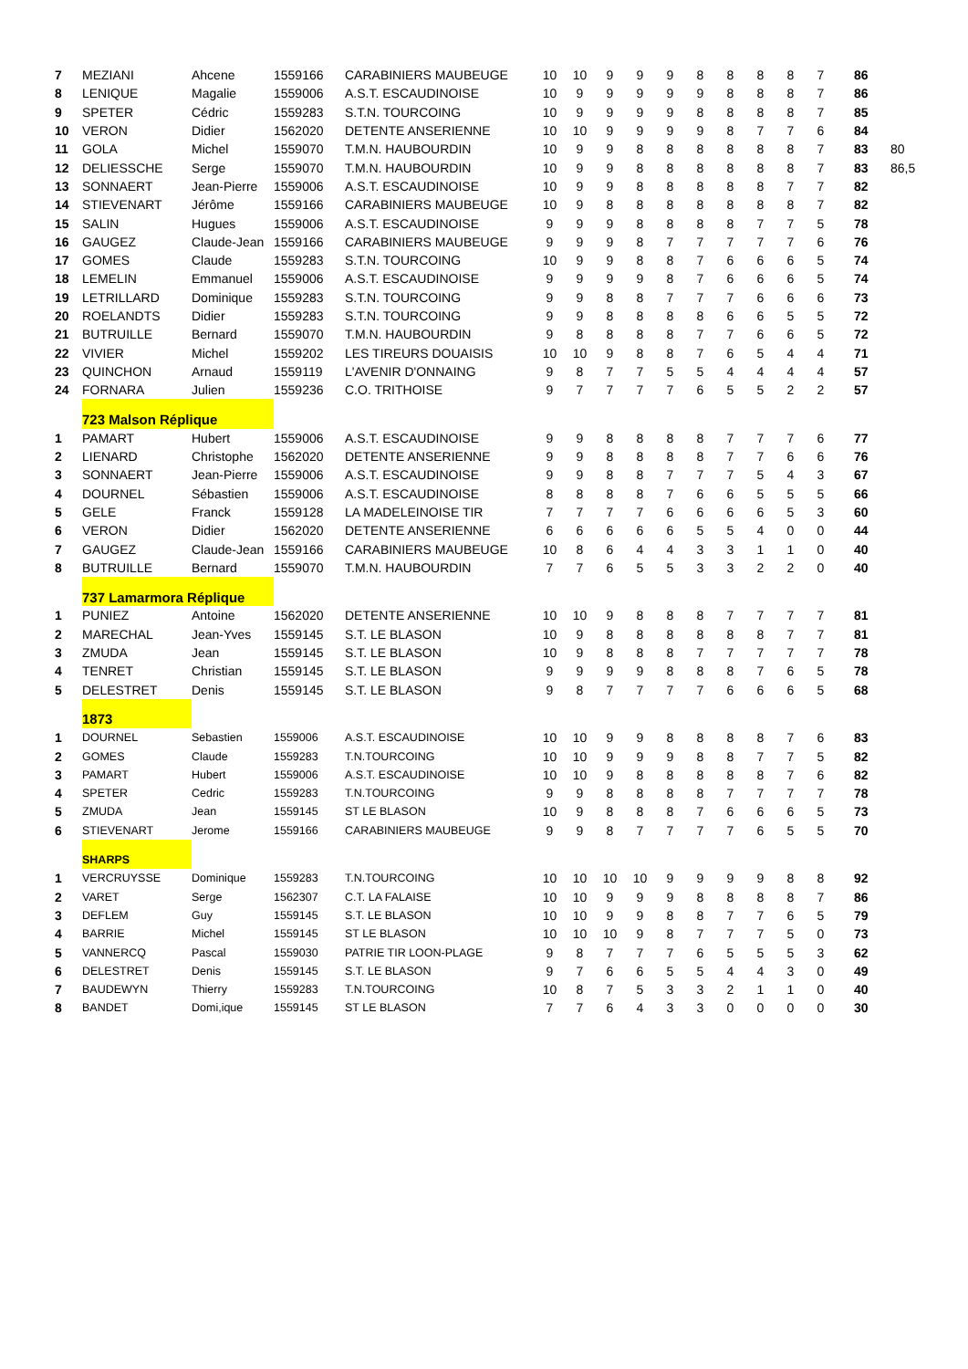| 7 | MEZIANI | Ahcene | 1559166 | CARABINIERS MAUBEUGE | 10 | 10 | 9 | 9 | 9 | 8 | 8 | 8 | 8 | 7 | 86 | |
| 8 | LENIQUE | Magalie | 1559006 | A.S.T. ESCAUDINOISE | 10 | 9 | 9 | 9 | 9 | 9 | 8 | 8 | 8 | 7 | 86 | |
| 9 | SPETER | Cédric | 1559283 | S.T.N. TOURCOING | 10 | 9 | 9 | 9 | 9 | 8 | 8 | 8 | 8 | 7 | 85 | |
| 10 | VERON | Didier | 1562020 | DETENTE ANSERIENNE | 10 | 10 | 9 | 9 | 9 | 9 | 8 | 7 | 7 | 6 | 84 | |
| 11 | GOLA | Michel | 1559070 | T.M.N. HAUBOURDIN | 10 | 9 | 9 | 8 | 8 | 8 | 8 | 8 | 8 | 7 | 83 | 80 |
| 12 | DELIESSCHE | Serge | 1559070 | T.M.N. HAUBOURDIN | 10 | 9 | 9 | 8 | 8 | 8 | 8 | 8 | 8 | 7 | 83 | 86,5 |
| 13 | SONNAERT | Jean-Pierre | 1559006 | A.S.T. ESCAUDINOISE | 10 | 9 | 9 | 8 | 8 | 8 | 8 | 8 | 7 | 7 | 82 | |
| 14 | STIEVENART | Jérôme | 1559166 | CARABINIERS MAUBEUGE | 10 | 9 | 8 | 8 | 8 | 8 | 8 | 8 | 8 | 7 | 82 | |
| 15 | SALIN | Hugues | 1559006 | A.S.T. ESCAUDINOISE | 9 | 9 | 9 | 8 | 8 | 8 | 8 | 7 | 7 | 5 | 78 | |
| 16 | GAUGEZ | Claude-Jean | 1559166 | CARABINIERS MAUBEUGE | 9 | 9 | 9 | 8 | 7 | 7 | 7 | 7 | 7 | 6 | 76 | |
| 17 | GOMES | Claude | 1559283 | S.T.N. TOURCOING | 10 | 9 | 9 | 8 | 8 | 7 | 6 | 6 | 6 | 5 | 74 | |
| 18 | LEMELIN | Emmanuel | 1559006 | A.S.T. ESCAUDINOISE | 9 | 9 | 9 | 9 | 8 | 7 | 6 | 6 | 6 | 5 | 74 | |
| 19 | LETRILLARD | Dominique | 1559283 | S.T.N. TOURCOING | 9 | 9 | 8 | 8 | 7 | 7 | 7 | 6 | 6 | 6 | 73 | |
| 20 | ROELANDTS | Didier | 1559283 | S.T.N. TOURCOING | 9 | 9 | 8 | 8 | 8 | 8 | 6 | 6 | 5 | 5 | 72 | |
| 21 | BUTRUILLE | Bernard | 1559070 | T.M.N. HAUBOURDIN | 9 | 8 | 8 | 8 | 8 | 7 | 7 | 6 | 6 | 5 | 72 | |
| 22 | VIVIER | Michel | 1559202 | LES TIREURS DOUAISIS | 10 | 10 | 9 | 8 | 8 | 7 | 6 | 5 | 4 | 4 | 71 | |
| 23 | QUINCHON | Arnaud | 1559119 | L'AVENIR D'ONNAING | 9 | 8 | 7 | 7 | 5 | 5 | 4 | 4 | 4 | 4 | 57 | |
| 24 | FORNARA | Julien | 1559236 | C.O. TRITHOISE | 9 | 7 | 7 | 7 | 7 | 6 | 5 | 5 | 2 | 2 | 57 | |
| | 723 Malson Réplique | | | | | | | | | | | | | | | |
| 1 | PAMART | Hubert | 1559006 | A.S.T. ESCAUDINOISE | 9 | 9 | 8 | 8 | 8 | 8 | 7 | 7 | 7 | 6 | 77 | |
| 2 | LIENARD | Christophe | 1562020 | DETENTE ANSERIENNE | 9 | 9 | 8 | 8 | 8 | 8 | 7 | 7 | 6 | 6 | 76 | |
| 3 | SONNAERT | Jean-Pierre | 1559006 | A.S.T. ESCAUDINOISE | 9 | 9 | 8 | 8 | 7 | 7 | 7 | 5 | 4 | 3 | 67 | |
| 4 | DOURNEL | Sébastien | 1559006 | A.S.T. ESCAUDINOISE | 8 | 8 | 8 | 8 | 7 | 6 | 6 | 5 | 5 | 5 | 66 | |
| 5 | GELE | Franck | 1559128 | LA MADELEINOISE TIR | 7 | 7 | 7 | 7 | 6 | 6 | 6 | 6 | 5 | 3 | 60 | |
| 6 | VERON | Didier | 1562020 | DETENTE ANSERIENNE | 6 | 6 | 6 | 6 | 6 | 5 | 5 | 4 | 0 | 0 | 44 | |
| 7 | GAUGEZ | Claude-Jean | 1559166 | CARABINIERS MAUBEUGE | 10 | 8 | 6 | 4 | 4 | 3 | 3 | 1 | 1 | 0 | 40 | |
| 8 | BUTRUILLE | Bernard | 1559070 | T.M.N. HAUBOURDIN | 7 | 7 | 6 | 5 | 5 | 3 | 3 | 2 | 2 | 0 | 40 | |
| | 737 Lamarmora Réplique | | | | | | | | | | | | | | | |
| 1 | PUNIEZ | Antoine | 1562020 | DETENTE ANSERIENNE | 10 | 10 | 9 | 8 | 8 | 8 | 7 | 7 | 7 | 7 | 81 | |
| 2 | MARECHAL | Jean-Yves | 1559145 | S.T. LE BLASON | 10 | 9 | 8 | 8 | 8 | 8 | 8 | 8 | 7 | 7 | 81 | |
| 3 | ZMUDA | Jean | 1559145 | S.T. LE BLASON | 10 | 9 | 8 | 8 | 8 | 7 | 7 | 7 | 7 | 7 | 78 | |
| 4 | TENRET | Christian | 1559145 | S.T. LE BLASON | 9 | 9 | 9 | 9 | 8 | 8 | 8 | 7 | 6 | 5 | 78 | |
| 5 | DELESTRET | Denis | 1559145 | S.T. LE BLASON | 9 | 8 | 7 | 7 | 7 | 7 | 6 | 6 | 6 | 5 | 68 | |
| | 1873 | | | | | | | | | | | | | | | |
| 1 | DOURNEL | Sebastien | 1559006 | A.S.T. ESCAUDINOISE | 10 | 10 | 9 | 9 | 8 | 8 | 8 | 8 | 7 | 6 | 83 | |
| 2 | GOMES | Claude | 1559283 | T.N.TOURCOING | 10 | 10 | 9 | 9 | 9 | 8 | 8 | 7 | 7 | 5 | 82 | |
| 3 | PAMART | Hubert | 1559006 | A.S.T. ESCAUDINOISE | 10 | 10 | 9 | 8 | 8 | 8 | 8 | 8 | 7 | 6 | 82 | |
| 4 | SPETER | Cedric | 1559283 | T.N.TOURCOING | 9 | 9 | 8 | 8 | 8 | 8 | 7 | 7 | 7 | 7 | 78 | |
| 5 | ZMUDA | Jean | 1559145 | ST LE BLASON | 10 | 9 | 8 | 8 | 8 | 7 | 6 | 6 | 6 | 5 | 73 | |
| 6 | STIEVENART | Jerome | 1559166 | CARABINIERS MAUBEUGE | 9 | 9 | 8 | 7 | 7 | 7 | 7 | 6 | 5 | 5 | 70 | |
| | SHARPS | | | | | | | | | | | | | | | |
| 1 | VERCRUYSSE | Dominique | 1559283 | T.N.TOURCOING | 10 | 10 | 10 | 10 | 9 | 9 | 9 | 9 | 8 | 8 | 92 | |
| 2 | VARET | Serge | 1562307 | C.T. LA FALAISE | 10 | 10 | 9 | 9 | 9 | 8 | 8 | 8 | 8 | 7 | 86 | |
| 3 | DEFLEM | Guy | 1559145 | S.T. LE BLASON | 10 | 10 | 9 | 9 | 8 | 8 | 7 | 7 | 6 | 5 | 79 | |
| 4 | BARRIE | Michel | 1559145 | ST LE BLASON | 10 | 10 | 10 | 9 | 8 | 7 | 7 | 7 | 5 | 0 | 73 | |
| 5 | VANNERCQ | Pascal | 1559030 | PATRIE TIR LOON-PLAGE | 9 | 8 | 7 | 7 | 7 | 6 | 5 | 5 | 5 | 3 | 62 | |
| 6 | DELESTRET | Denis | 1559145 | S.T. LE BLASON | 9 | 7 | 6 | 6 | 5 | 5 | 4 | 4 | 3 | 0 | 49 | |
| 7 | BAUDEWYN | Thierry | 1559283 | T.N.TOURCOING | 10 | 8 | 7 | 5 | 3 | 3 | 2 | 1 | 1 | 0 | 40 | |
| 8 | BANDET | Domi,ique | 1559145 | ST LE BLASON | 7 | 7 | 6 | 4 | 3 | 3 | 0 | 0 | 0 | 0 | 30 | |